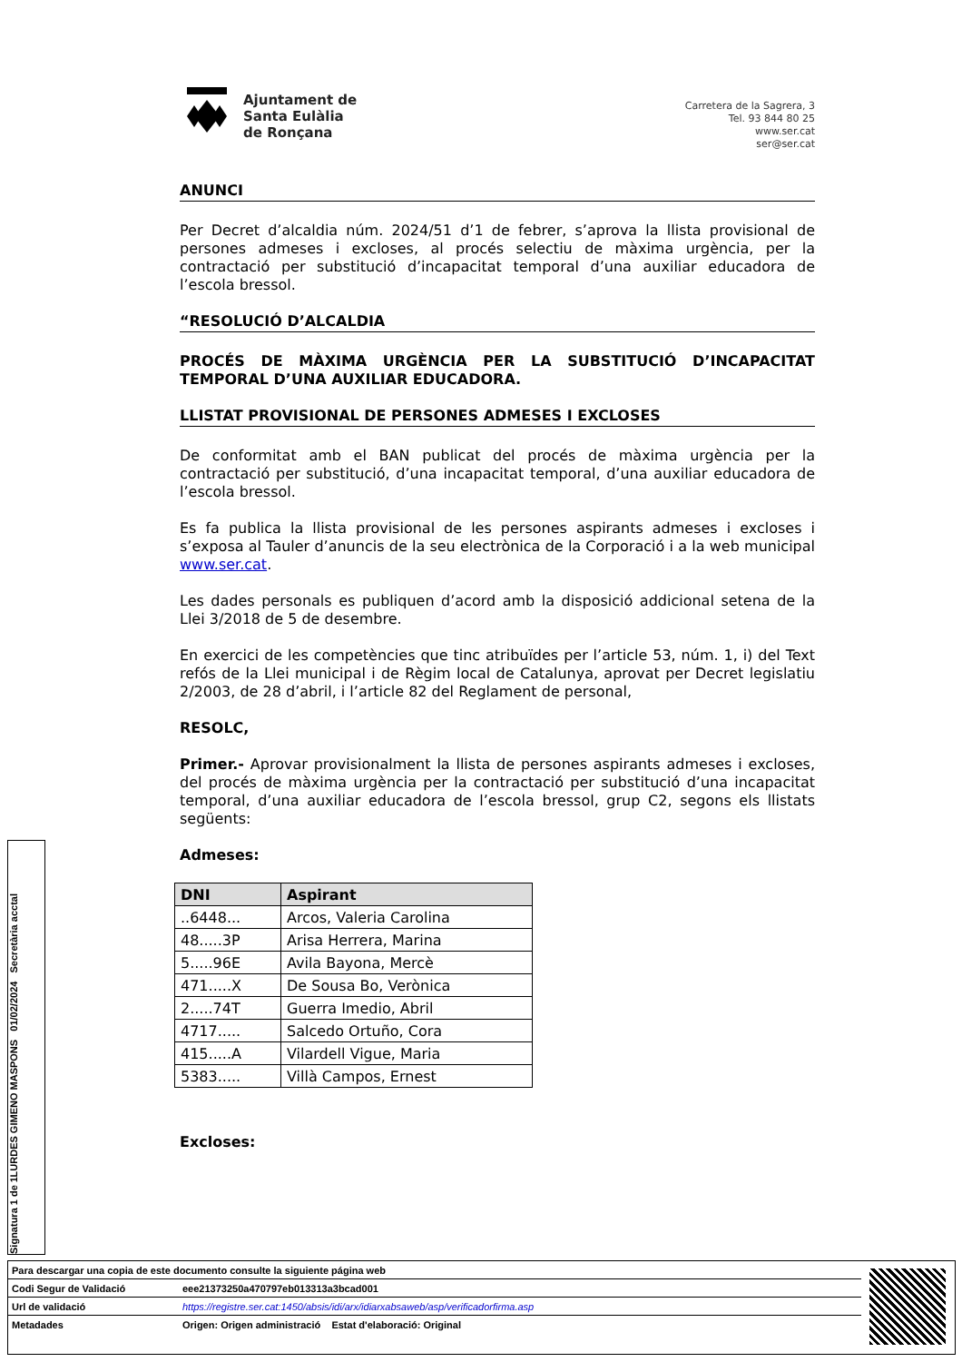Ajuntament de
Santa Eulàlia
de Ronçana
Carretera de la Sagrera, 3
Tel. 93 844 80 25
www.ser.cat
ser@ser.cat
ANUNCI
Per Decret d’alcaldia núm. 2024/51 d’1 de febrer, s’aprova la llista provisional de persones admeses i excloses, al procés selectiu de màxima urgència, per la contractació per substitució d’incapacitat temporal d’una auxiliar educadora de l’escola bressol.
“RESOLUCIÓ D’ALCALDIA
PROCÉS DE MÀXIMA URGÈNCIA PER LA SUBSTITUCIÓ D’INCAPACITAT TEMPORAL D’UNA AUXILIAR EDUCADORA.
LLISTAT PROVISIONAL DE PERSONES ADMESES I EXCLOSES
De conformitat amb el BAN publicat del procés de màxima urgència per la contractació per substitució, d’una incapacitat temporal, d’una auxiliar educadora de l’escola bressol.
Es fa publica la llista provisional de les persones aspirants admeses i excloses i s’exposa al Tauler d’anuncis de la seu electrònica de la Corporació i a la web municipal www.ser.cat.
Les dades personals es publiquen d’acord amb la disposició addicional setena de la Llei 3/2018 de 5 de desembre.
En exercici de les competències que tinc atribuïdes per l’article 53, núm. 1, i) del Text refós de la Llei municipal i de Règim local de Catalunya, aprovat per Decret legislatiu 2/2003, de 28 d’abril, i l’article 82 del Reglament de personal,
RESOLC,
Primer.- Aprovar provisionalment la llista de persones aspirants admeses i excloses, del procés de màxima urgència per la contractació per substitució d’una incapacitat temporal, d’una auxiliar educadora de l’escola bressol, grup C2, segons els llistats següents:
Admeses:
| DNI | Aspirant |
| --- | --- |
| ..6448... | Arcos, Valeria Carolina |
| 48.....3P | Arisa Herrera, Marina |
| 5.....96E | Avila Bayona, Mercè |
| 471.....X | De Sousa Bo, Verònica |
| 2.....74T | Guerra Imedio, Abril |
| 4717..... | Salcedo Ortuño, Cora |
| 415.....A | Vilardell Vigue, Maria |
| 5383..... | Villà Campos, Ernest |
Excloses:
Signatura 1 de 1
LURDES GIMENO MASPONS 01/02/2024 Secretària acctal
| Para descargar una copia de este documento consulte la siguiente página web | |
| Codi Segur de Validació | eee21373250a470797eb013313a3bcad001 |
| Url de validació | https://registre.ser.cat:1450/absis/idi/arx/idiarxabsaweb/asp/verificadorfirma.asp |
| Metadades | Origen: Origen administració Estat d'elaboració: Original |